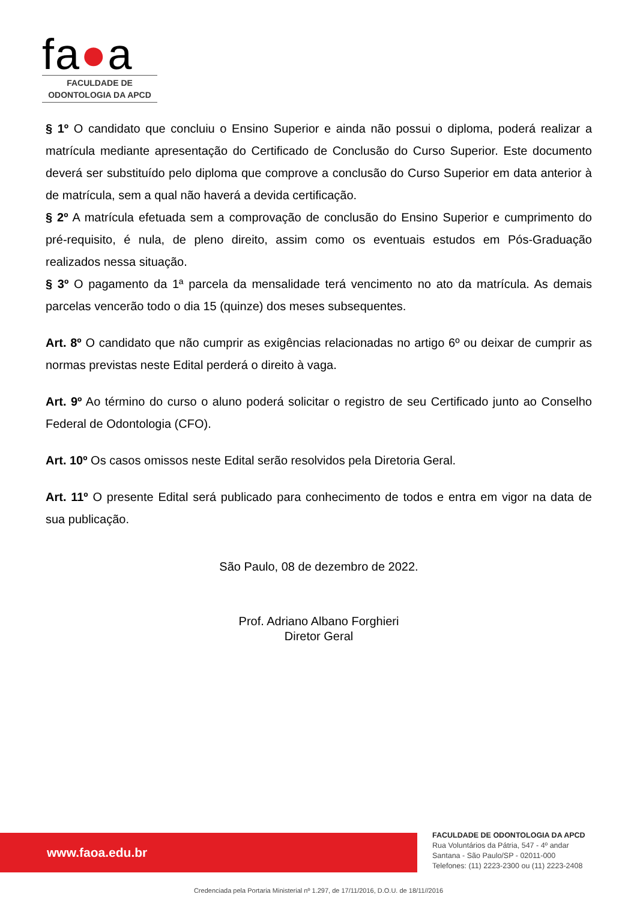fa●a
FACULDADE DE
ODONTOLOGIA DA APCD
§ 1º O candidato que concluiu o Ensino Superior e ainda não possui o diploma, poderá realizar a matrícula mediante apresentação do Certificado de Conclusão do Curso Superior. Este documento deverá ser substituído pelo diploma que comprove a conclusão do Curso Superior em data anterior à de matrícula, sem a qual não haverá a devida certificação.
§ 2º A matrícula efetuada sem a comprovação de conclusão do Ensino Superior e cumprimento do pré-requisito, é nula, de pleno direito, assim como os eventuais estudos em Pós-Graduação realizados nessa situação.
§ 3º O pagamento da 1ª parcela da mensalidade terá vencimento no ato da matrícula. As demais parcelas vencerão todo o dia 15 (quinze) dos meses subsequentes.
Art. 8º O candidato que não cumprir as exigências relacionadas no artigo 6º ou deixar de cumprir as normas previstas neste Edital perderá o direito à vaga.
Art. 9º Ao término do curso o aluno poderá solicitar o registro de seu Certificado junto ao Conselho Federal de Odontologia (CFO).
Art. 10º Os casos omissos neste Edital serão resolvidos pela Diretoria Geral.
Art. 11º O presente Edital será publicado para conhecimento de todos e entra em vigor na data de sua publicação.
São Paulo, 08 de dezembro de 2022.
Prof. Adriano Albano Forghieri
Diretor Geral
www.faoa.edu.br
FACULDADE DE ODONTOLOGIA DA APCD
Rua Voluntários da Pátria, 547 - 4º andar
Santana - São Paulo/SP - 02011-000
Telefones: (11) 2223-2300 ou (11) 2223-2408
Credenciada pela Portaria Ministerial nº 1.297, de 17/11/2016, D.O.U. de 18/11//2016